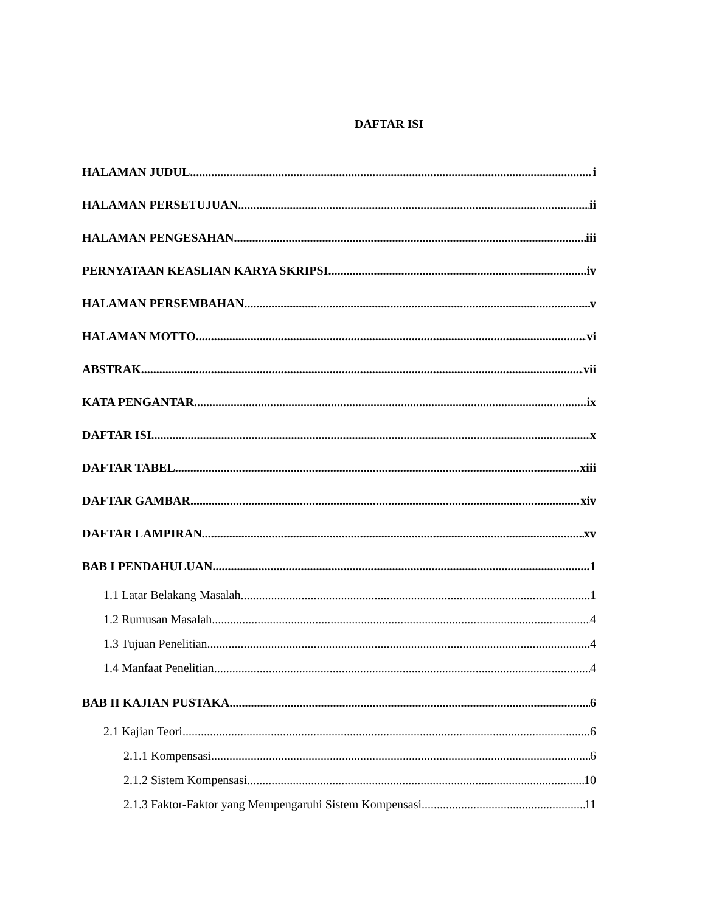DAFTAR ISI
HALAMAN JUDUL i
HALAMAN PERSETUJUAN ii
HALAMAN PENGESAHAN iii
PERNYATAAN KEASLIAN KARYA SKRIPSI iv
HALAMAN PERSEMBAHAN v
HALAMAN MOTTO vi
ABSTRAK vii
KATA PENGANTAR ix
DAFTAR ISI x
DAFTAR TABEL xiii
DAFTAR GAMBAR xiv
DAFTAR LAMPIRAN xv
BAB I PENDAHULUAN 1
1.1 Latar Belakang Masalah 1
1.2 Rumusan Masalah 4
1.3 Tujuan Penelitian 4
1.4 Manfaat Penelitian 4
BAB II KAJIAN PUSTAKA 6
2.1 Kajian Teori 6
2.1.1 Kompensasi 6
2.1.2 Sistem Kompensasi 10
2.1.3 Faktor-Faktor yang Mempengaruhi Sistem Kompensasi 11